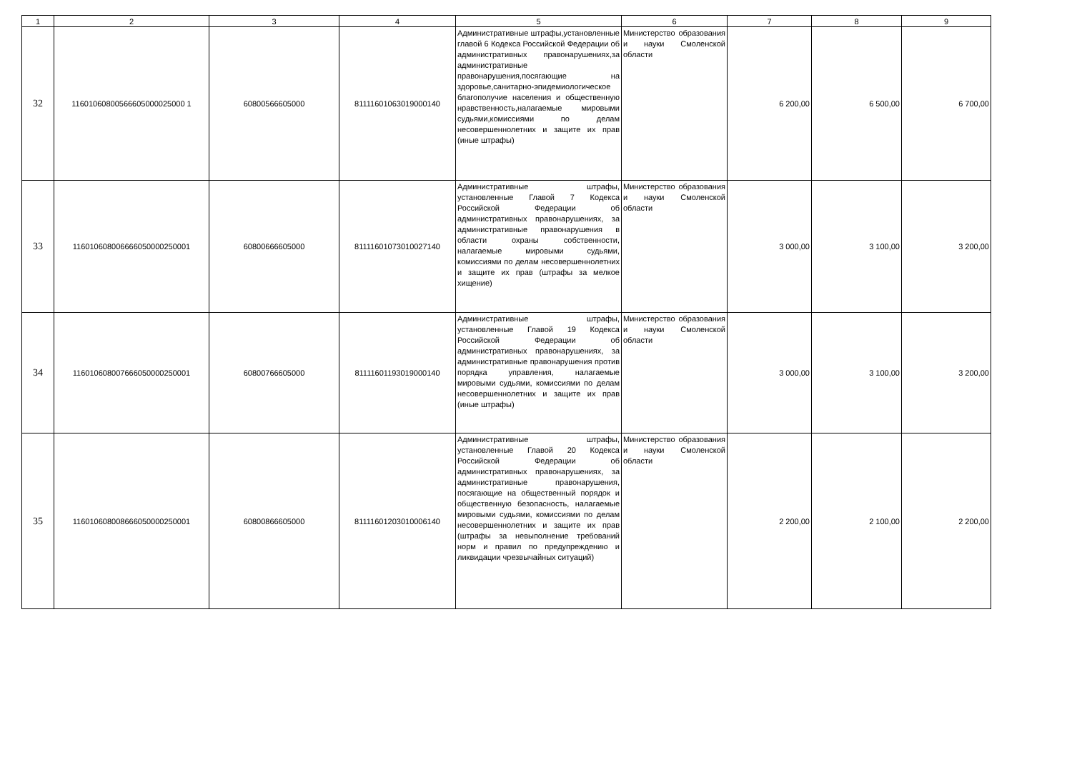| 1 | 2 | 3 | 4 | 5 | 6 | 7 | 8 | 9 |
| --- | --- | --- | --- | --- | --- | --- | --- | --- |
| 32 | 11601060800566605000025000 1 | 60800566605000 | 81111601063019000140 | Административные штрафы,установленные главой 6 Кодекса Российской Федерации об административных правонарушениях,за административные правонарушения,посягающие на здоровье,санитарно-эпидемиологическое благополучие населения и общественную нравственность,налагаемые мировыми судьями,комиссиями по делам несовершеннолетних и защите их прав (иные штрафы) | Министерство образования и науки Смоленской области | 6 200,00 | 6 500,00 | 6 700,00 |
| 33 | 116010608006666050000250001 | 60800666605000 | 81111601073010027140 | Административные штрафы, установленные Главой 7 Кодекса Российской Федерации об административных правонарушениях, за административные правонарушения в области охраны собственности, налагаемые мировыми судьями, комиссиями по делам несовершеннолетних и защите их прав (штрафы за мелкое хищение) | Министерство образования и науки Смоленской области | 3 000,00 | 3 100,00 | 3 200,00 |
| 34 | 116010608007666050000250001 | 60800766605000 | 81111601193019000140 | Административные штрафы, установленные Главой 19 Кодекса Российской Федерации об административных правонарушениях, за административные правонарушения против порядка управления, налагаемые мировыми судьями, комиссиями по делам несовершеннолетних и защите их прав (иные штрафы) | Министерство образования и науки Смоленской области | 3 000,00 | 3 100,00 | 3 200,00 |
| 35 | 116010608008666050000250001 | 60800866605000 | 81111601203010006140 | Административные штрафы, установленные Главой 20 Кодекса Российской Федерации об административных правонарушениях, за административные правонарушения, посягающие на общественный порядок и общественную безопасность, налагаемые мировыми судьями, комиссиями по делам несовершеннолетних и защите их прав (штрафы за невыполнение требований норм и правил по предупреждению и ликвидации чрезвычайных ситуаций) | Министерство образования и науки Смоленской области | 2 200,00 | 2 100,00 | 2 200,00 |